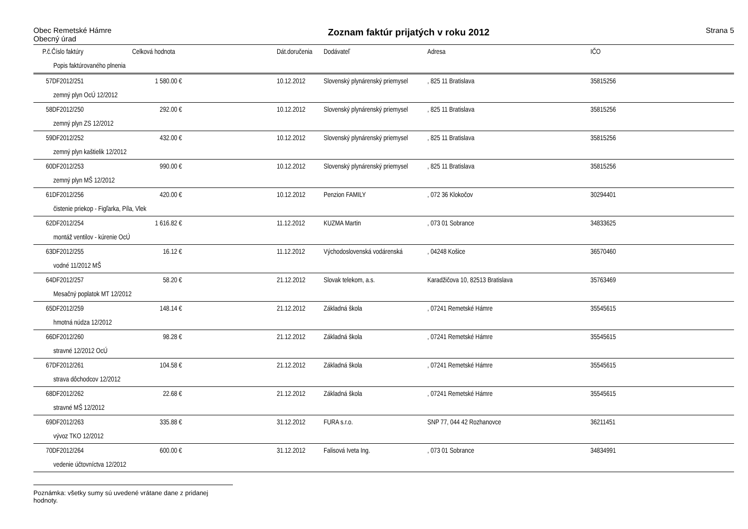Obec Remetské Hámre
Obecný úrad
Zoznam faktúr prijatých v roku 2012
Strana 5
| P.č.Číslo faktúry | Celková hodnota | | Dát.doručenia | Dodávateľ | Adresa | IČO |
| --- | --- | --- | --- | --- | --- | --- |
| Popis faktúrovaného plnenia | | | | | | |
| 57DF2012/251 | 1 580.00 € | | 10.12.2012 | Slovenský plynárenský priemysel | , 825 11 Bratislava | 35815256 |
| zemný plyn OcÚ 12/2012 | | | | | | |
| 58DF2012/250 | 292.00 € | | 10.12.2012 | Slovenský plynárenský priemysel | , 825 11 Bratislava | 35815256 |
| zemný plyn ZS 12/2012 | | | | | | |
| 59DF2012/252 | 432.00 € | | 10.12.2012 | Slovenský plynárenský priemysel | , 825 11 Bratislava | 35815256 |
| zemný plyn kaštielik 12/2012 | | | | | | |
| 60DF2012/253 | 990.00 € | | 10.12.2012 | Slovenský plynárenský priemysel | , 825 11 Bratislava | 35815256 |
| zemný plyn MŠ 12/2012 | | | | | | |
| 61DF2012/256 | 420.00 € | | 10.12.2012 | Penzion FAMILY | , 072 36 Klokočov | 30294401 |
| čistenie priekop - Figľarka, Píla, Vlek | | | | | | |
| 62DF2012/254 | 1 616.82 € | | 11.12.2012 | KUZMA Martin | , 073 01 Sobrance | 34833625 |
| montáž ventilov - kúrenie OcÚ | | | | | | |
| 63DF2012/255 | 16.12 € | | 11.12.2012 | Východoslovenská vodárenská | , 04248 Košice | 36570460 |
| vodné 11/2012 MŠ | | | | | | |
| 64DF2012/257 | 58.20 € | | 21.12.2012 | Slovak telekom, a.s. | Karadžičova 10, 82513 Bratislava | 35763469 |
| Mesačný poplatok MT 12/2012 | | | | | | |
| 65DF2012/259 | 148.14 € | | 21.12.2012 | Základná škola | , 07241 Remetské Hámre | 35545615 |
| hmotná núdza 12/2012 | | | | | | |
| 66DF2012/260 | 98.28 € | | 21.12.2012 | Základná škola | , 07241 Remetské Hámre | 35545615 |
| stravné 12/2012 OcÚ | | | | | | |
| 67DF2012/261 | 104.58 € | | 21.12.2012 | Základná škola | , 07241 Remetské Hámre | 35545615 |
| strava dôchodcov 12/2012 | | | | | | |
| 68DF2012/262 | 22.68 € | | 21.12.2012 | Základná škola | , 07241 Remetské Hámre | 35545615 |
| stravné MŠ 12/2012 | | | | | | |
| 69DF2012/263 | 335.88 € | | 31.12.2012 | FURA s.r.o. | SNP 77, 044 42 Rozhanovce | 36211451 |
| vývoz TKO 12/2012 | | | | | | |
| 70DF2012/264 | 600.00 € | | 31.12.2012 | Falisová Iveta Ing. | , 073 01 Sobrance | 34834991 |
| vedenie účtovníctva 12/2012 | | | | | | |
Poznámka: všetky sumy sú uvedené vrátane dane z pridanej hodnoty.